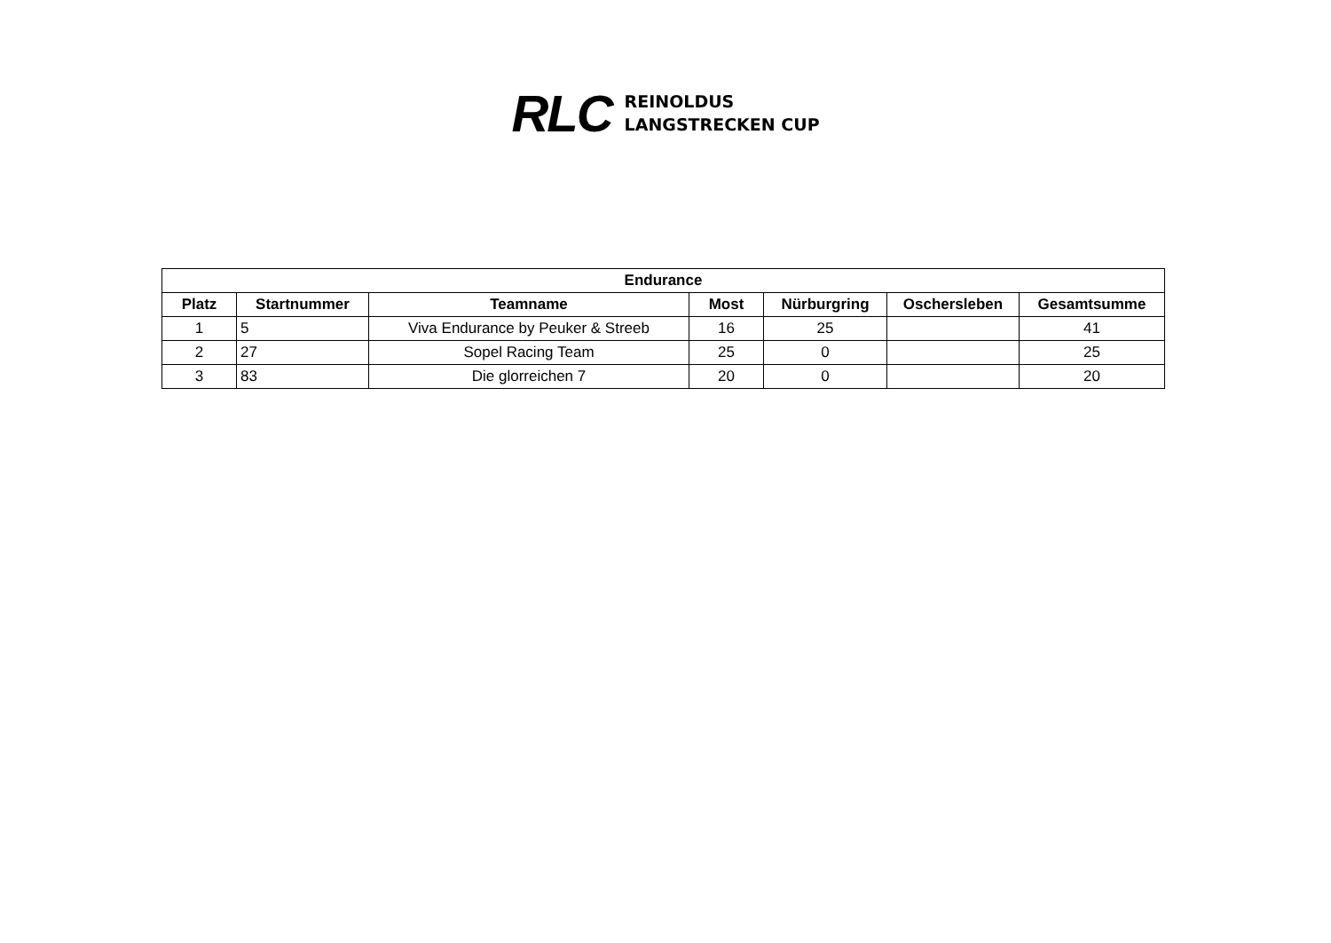RLC
REINOLDUS
LANGSTRECKEN CUP
| Endurance | | | | | | |
| --- | --- | --- | --- | --- | --- | --- |
| Platz | Startnummer | Teamname | Most | Nürburgring | Oschersleben | Gesamtsumme |
| 1 | 5 | Viva Endurance by Peuker & Streeb | 16 | 25 | | 41 |
| 2 | 27 | Sopel Racing Team | 25 | 0 | | 25 |
| 3 | 83 | Die glorreichen 7 | 20 | 0 | | 20 |